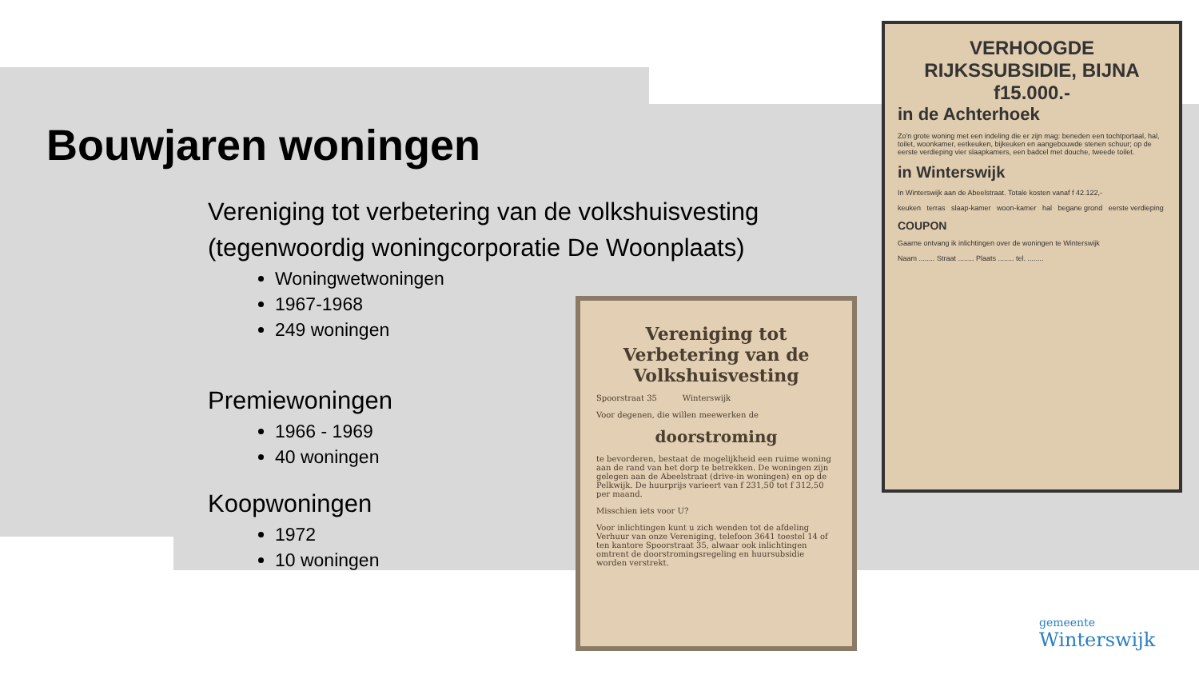Bouwjaren woningen
Vereniging tot verbetering van de volkshuisvesting
(tegenwoordig woningcorporatie De Woonplaats)
Woningwetwoningen
1967-1968
249 woningen
Premiewoningen
1966 - 1969
40 woningen
Koopwoningen
1972
10 woningen
Vereniging tot Verbetering van de Volkshuisvesting
Spoorstraat 35 Winterswijk
Voor degenen, die willen meewerken de
doorstroming
te bevorderen, bestaat de mogelijkheid een ruime woning aan de rand van het dorp te betrekken. De woningen zijn gelegen aan de Abeelstraat (drive-in woningen) en op de Pelkwijk. De huurprijs varieert van f 231,50 tot f 312,50 per maand.
Misschien iets voor U?
Voor inlichtingen kunt u zich wenden tot de afdeling Verhuur van onze Vereniging, telefoon 3641 toestel 14 of ten kantore Spoorstraat 35, alwaar ook inlichtingen omtrent de doorstromingsregeling en huursubsidie worden verstrekt.
VERHOOGDE RIJKSSUBSIDIE, BIJNA f15.000.-
in de Achterhoek
Zo'n grote woning met een indeling die er zijn mag: beneden een tochtportaal, hal, toilet, woonkamer, eetkeuken, bijkeuken en aangebouwde stenen schuur; op de eerste verdieping vier slaapkamers, een badcel met douche, tweede toilet.
in Winterswijk
In Winterswijk aan de Abeelstraat. Totale kosten vanaf f 42.122,-
keuken terras slaap-kamer woon-kamer hal begane grond eerste verdieping
COUPON
Gaarne ontvang ik inlichtingen over de woningen te Winterswijk
Naam ........ Straat ........ Plaats ........ tel. ........
gemeente
Winterswijk